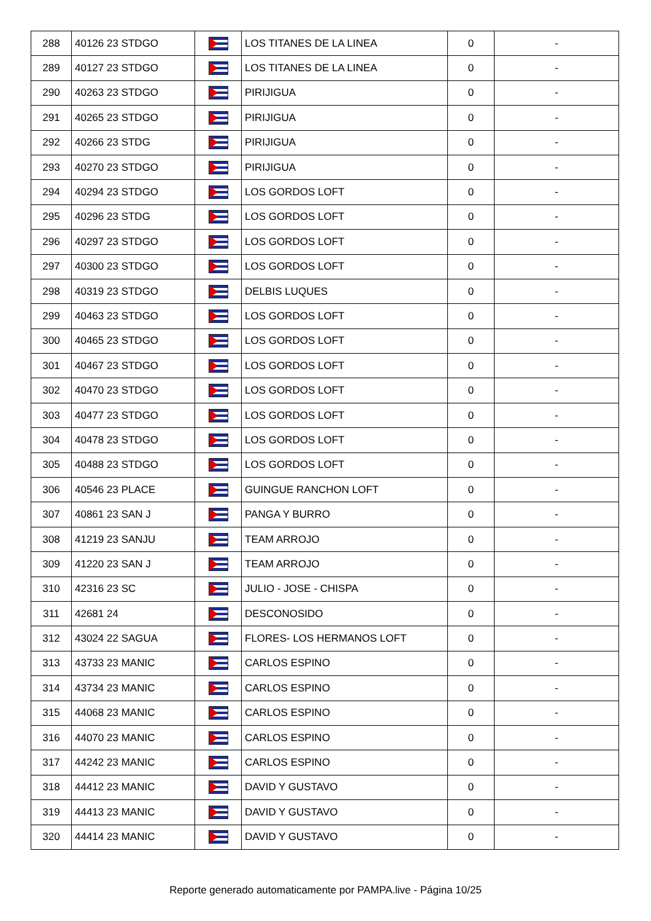| 288 | 40126 23 STDGO | | LOS TITANES DE LA LINEA | 0 | - |
| 289 | 40127 23 STDGO | | LOS TITANES DE LA LINEA | 0 | - |
| 290 | 40263 23 STDGO | | PIRIJIGUA | 0 | - |
| 291 | 40265 23 STDGO | | PIRIJIGUA | 0 | - |
| 292 | 40266 23 STDG | | PIRIJIGUA | 0 | - |
| 293 | 40270 23 STDGO | | PIRIJIGUA | 0 | - |
| 294 | 40294 23 STDGO | | LOS GORDOS LOFT | 0 | - |
| 295 | 40296 23 STDG | | LOS GORDOS LOFT | 0 | - |
| 296 | 40297 23 STDGO | | LOS GORDOS LOFT | 0 | - |
| 297 | 40300 23 STDGO | | LOS GORDOS LOFT | 0 | - |
| 298 | 40319 23 STDGO | | DELBIS LUQUES | 0 | - |
| 299 | 40463 23 STDGO | | LOS GORDOS LOFT | 0 | - |
| 300 | 40465 23 STDGO | | LOS GORDOS LOFT | 0 | - |
| 301 | 40467 23 STDGO | | LOS GORDOS LOFT | 0 | - |
| 302 | 40470 23 STDGO | | LOS GORDOS LOFT | 0 | - |
| 303 | 40477 23 STDGO | | LOS GORDOS LOFT | 0 | - |
| 304 | 40478 23 STDGO | | LOS GORDOS LOFT | 0 | - |
| 305 | 40488 23 STDGO | | LOS GORDOS LOFT | 0 | - |
| 306 | 40546 23 PLACE | | GUINGUE RANCHON LOFT | 0 | - |
| 307 | 40861 23 SAN J | | PANGA Y BURRO | 0 | - |
| 308 | 41219 23 SANJU | | TEAM ARROJO | 0 | - |
| 309 | 41220 23 SAN J | | TEAM ARROJO | 0 | - |
| 310 | 42316 23 SC | | JULIO - JOSE - CHISPA | 0 | - |
| 311 | 42681 24 | | DESCONOSIDO | 0 | - |
| 312 | 43024 22 SAGUA | | FLORES- LOS HERMANOS LOFT | 0 | - |
| 313 | 43733 23 MANIC | | CARLOS ESPINO | 0 | - |
| 314 | 43734 23 MANIC | | CARLOS ESPINO | 0 | - |
| 315 | 44068 23 MANIC | | CARLOS ESPINO | 0 | - |
| 316 | 44070 23 MANIC | | CARLOS ESPINO | 0 | - |
| 317 | 44242 23 MANIC | | CARLOS ESPINO | 0 | - |
| 318 | 44412 23 MANIC | | DAVID Y GUSTAVO | 0 | - |
| 319 | 44413 23 MANIC | | DAVID Y GUSTAVO | 0 | - |
| 320 | 44414 23 MANIC | | DAVID Y GUSTAVO | 0 | - |
Reporte generado automaticamente por PAMPA.live - Página 10/25